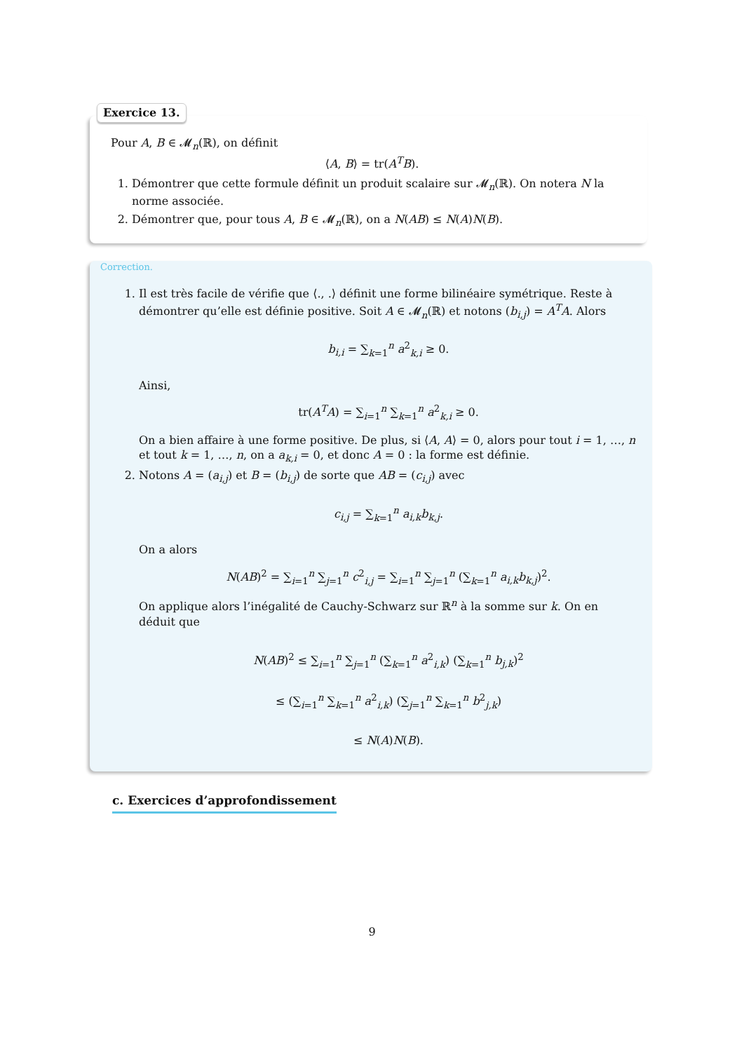Exercice 13.
Pour A, B ∈ 𝓜<sub>n</sub>(ℝ), on définit
⟨A, B⟩ = tr(A<sup>T</sup>B).
1. Démontrer que cette formule définit un produit scalaire sur 𝓜<sub>n</sub>(ℝ). On notera N la norme associée.
2. Démontrer que, pour tous A, B ∈ 𝓜<sub>n</sub>(ℝ), on a N(AB) ≤ N(A)N(B).
Correction.
1. Il est très facile de vérifie que ⟨., .⟩ définit une forme bilinéaire symétrique. Reste à démontrer qu’elle est définie positive. Soit A ∈ 𝓜<sub>n</sub>(ℝ) et notons (b<sub>i,j</sub>) = A<sup>T</sup>A. Alors
b<sub>i,i</sub> = ∑<sub>k=1</sub><sup>n</sup> a<sup>2</sup><sub>k,i</sub> ≥ 0.
Ainsi,
tr(A<sup>T</sup>A) = ∑<sub>i=1</sub><sup>n</sup> ∑<sub>k=1</sub><sup>n</sup> a<sup>2</sup><sub>k,i</sub> ≥ 0.
On a bien affaire à une forme positive. De plus, si ⟨A, A⟩ = 0, alors pour tout i = 1, …, n et tout k = 1, …, n, on a a<sub>k,i</sub> = 0, et donc A = 0 : la forme est définie.
2. Notons A = (a<sub>i,j</sub>) et B = (b<sub>i,j</sub>) de sorte que AB = (c<sub>i,j</sub>) avec
c<sub>i,j</sub> = ∑<sub>k=1</sub><sup>n</sup> a<sub>i,k</sub>b<sub>k,j</sub>.
On a alors
N(AB)<sup>2</sup> = ∑<sub>i=1</sub><sup>n</sup> ∑<sub>j=1</sub><sup>n</sup> c<sup>2</sup><sub>i,j</sub> = ∑<sub>i=1</sub><sup>n</sup> ∑<sub>j=1</sub><sup>n</sup> (∑<sub>k=1</sub><sup>n</sup> a<sub>i,k</sub>b<sub>k,j</sub>)<sup>2</sup>.
On applique alors l’inégalité de Cauchy-Schwarz sur ℝ<sup>n</sup> à la somme sur k. On en déduit que
N(AB)<sup>2</sup> ≤ ∑<sub>i=1</sub><sup>n</sup> ∑<sub>j=1</sub><sup>n</sup> (∑<sub>k=1</sub><sup>n</sup> a<sup>2</sup><sub>i,k</sub>) (∑<sub>k=1</sub><sup>n</sup> b<sub>j,k</sub>)<sup>2</sup>
≤ (∑<sub>i=1</sub><sup>n</sup> ∑<sub>k=1</sub><sup>n</sup> a<sup>2</sup><sub>i,k</sub>) (∑<sub>j=1</sub><sup>n</sup> ∑<sub>k=1</sub><sup>n</sup> b<sup>2</sup><sub>j,k</sub>)
≤ N(A)N(B).
c. Exercices d’approfondissement
9